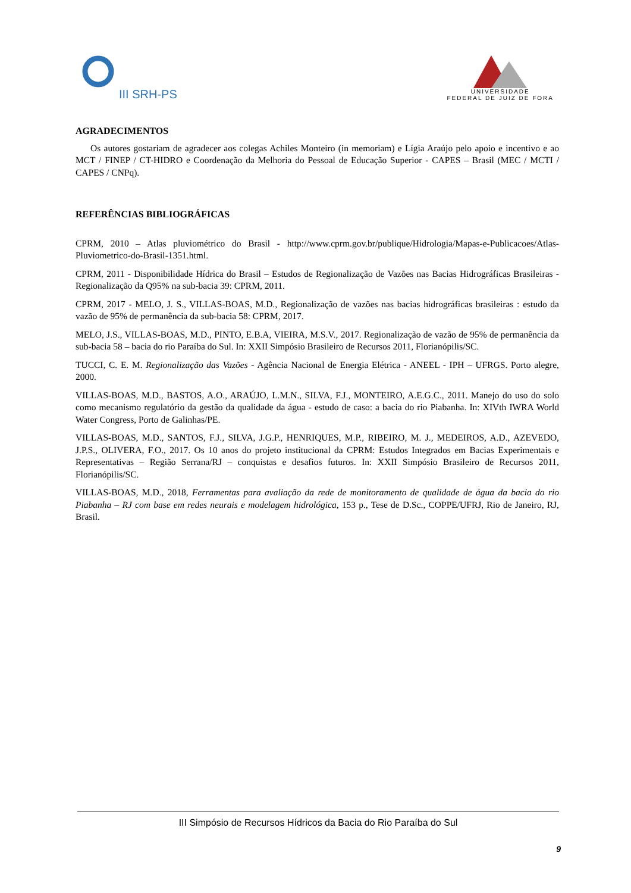III SRH-PS
UNIVERSIDADE
FEDERAL DE JUIZ DE FORA
AGRADECIMENTOS
Os autores gostariam de agradecer aos colegas Achiles Monteiro (in memoriam) e Lígia Araújo pelo apoio e incentivo e ao MCT / FINEP / CT-HIDRO e Coordenação da Melhoria do Pessoal de Educação Superior - CAPES – Brasil (MEC / MCTI / CAPES / CNPq).
REFERÊNCIAS BIBLIOGRÁFICAS
CPRM, 2010 – Atlas pluviométrico do Brasil - http://www.cprm.gov.br/publique/Hidrologia/Mapas-e-Publicacoes/Atlas-Pluviometrico-do-Brasil-1351.html.
CPRM, 2011 - Disponibilidade Hídrica do Brasil – Estudos de Regionalização de Vazões nas Bacias Hidrográficas Brasileiras - Regionalização da Q95% na sub-bacia 39: CPRM, 2011.
CPRM, 2017 - MELO, J. S., VILLAS-BOAS, M.D., Regionalização de vazões nas bacias hidrográficas brasileiras : estudo da vazão de 95% de permanência da sub-bacia 58: CPRM, 2017.
MELO, J.S., VILLAS-BOAS, M.D., PINTO, E.B.A, VIEIRA, M.S.V., 2017. Regionalização de vazão de 95% de permanência da sub-bacia 58 – bacia do rio Paraíba do Sul. In: XXII Simpósio Brasileiro de Recursos 2011, Florianópilis/SC.
TUCCI, C. E. M. Regionalização das Vazões - Agência Nacional de Energia Elétrica - ANEEL - IPH – UFRGS. Porto alegre, 2000.
VILLAS-BOAS, M.D., BASTOS, A.O., ARAÚJO, L.M.N., SILVA, F.J., MONTEIRO, A.E.G.C., 2011. Manejo do uso do solo como mecanismo regulatório da gestão da qualidade da água - estudo de caso: a bacia do rio Piabanha. In: XIVth IWRA World Water Congress, Porto de Galinhas/PE.
VILLAS-BOAS, M.D., SANTOS, F.J., SILVA, J.G.P., HENRIQUES, M.P., RIBEIRO, M. J., MEDEIROS, A.D., AZEVEDO, J.P.S., OLIVERA, F.O., 2017. Os 10 anos do projeto institucional da CPRM: Estudos Integrados em Bacias Experimentais e Representativas – Região Serrana/RJ – conquistas e desafios futuros. In: XXII Simpósio Brasileiro de Recursos 2011, Florianópilis/SC.
VILLAS-BOAS, M.D., 2018, Ferramentas para avaliação da rede de monitoramento de qualidade de água da bacia do rio Piabanha – RJ com base em redes neurais e modelagem hidrológica, 153 p., Tese de D.Sc., COPPE/UFRJ, Rio de Janeiro, RJ, Brasil.
III Simpósio de Recursos Hídricos da Bacia do Rio Paraíba do Sul
9